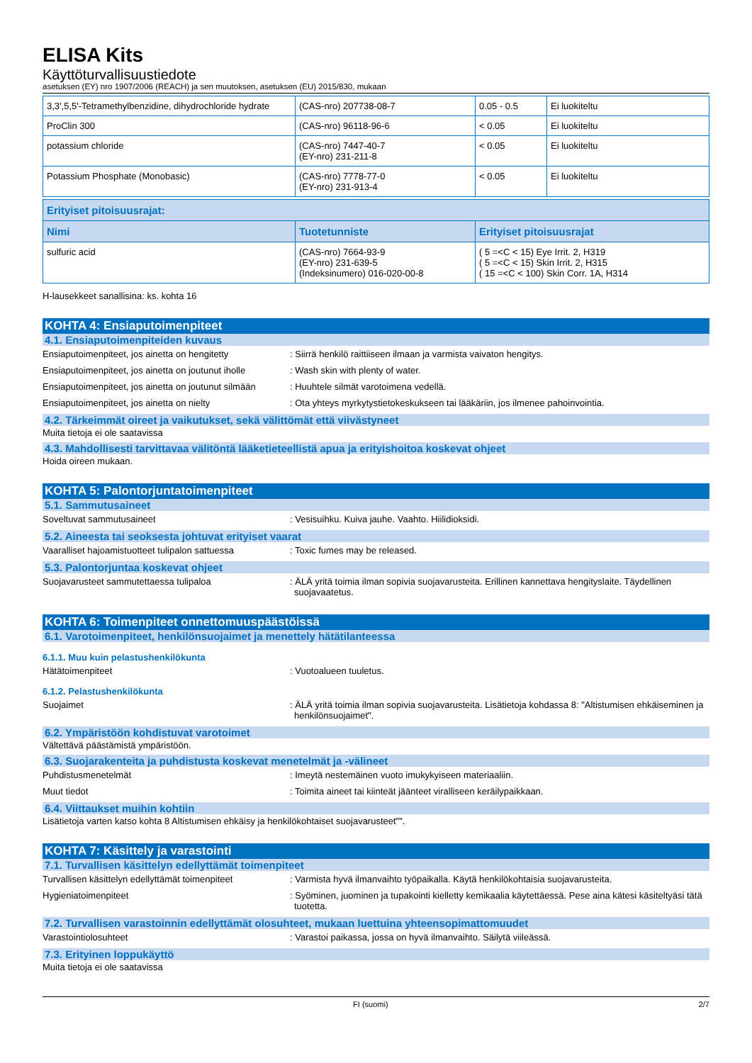ELISA Kits
Käyttöturvallisuustiedote
asetuksen (EY) nro 1907/2006 (REACH) ja sen muutoksen, asetuksen (EU) 2015/830, mukaan
| 3,3',5,5'-Tetramethylbenzidine, dihydrochloride hydrate | (CAS-nro) 207738-08-7 | 0.05 - 0.5 | Ei luokiteltu |
| ProClin 300 | (CAS-nro) 96118-96-6 | < 0.05 | Ei luokiteltu |
| potassium chloride | (CAS-nro) 7447-40-7 (EY-nro) 231-211-8 | < 0.05 | Ei luokiteltu |
| Potassium Phosphate (Monobasic) | (CAS-nro) 7778-77-0 (EY-nro) 231-913-4 | < 0.05 | Ei luokiteltu |
| Erityiset pitoisuusrajat: | | |
| --- | --- | --- |
| Nimi | Tuotetunniste | Erityiset pitoisuusrajat |
| sulfuric acid | (CAS-nro) 7664-93-9 (EY-nro) 231-639-5 (Indeksinumero) 016-020-00-8 | ( 5 =<C < 15) Eye Irrit. 2, H319 ( 5 =<C < 15) Skin Irrit. 2, H315 ( 15 =<C < 100) Skin Corr. 1A, H314 |
H-lausekkeet sanallisina: ks. kohta 16
KOHTA 4: Ensiaputoimenpiteet
4.1. Ensiaputoimenpiteiden kuvaus
Ensiaputoimenpiteet, jos ainetta on hengitetty
: Siirrä henkilö raittiiseen ilmaan ja varmista vaivaton hengitys.
Ensiaputoimenpiteet, jos ainetta on joutunut iholle
: Wash skin with plenty of water.
Ensiaputoimenpiteet, jos ainetta on joutunut silmään
: Huuhtele silmät varotoimena vedellä.
Ensiaputoimenpiteet, jos ainetta on nielty : Ota yhteys myrkytystietokeskukseen tai lääkäriin, jos ilmenee pahoinvointia.
4.2. Tärkeimmät oireet ja vaikutukset, sekä välittömät että viivästyneet
Muita tietoja ei ole saatavissa
4.3. Mahdollisesti tarvittavaa välitöntä lääketieteellistä apua ja erityishoitoa koskevat ohjeet
Hoida oireen mukaan.
KOHTA 5: Palontorjuntatoimenpiteet
5.1. Sammutusaineet
Soveltuvat sammutusaineet : Vesisuihku. Kuiva jauhe. Vaahto. Hiilidioksidi.
5.2. Aineesta tai seoksesta johtuvat erityiset vaarat
Vaaralliset hajoamistuotteet tulipalon sattuessa
: Toxic fumes may be released.
5.3. Palontorjuntaa koskevat ohjeet
Suojavarusteet sammutettaessa tulipaloa : ÄLÄ yritä toimia ilman sopivia suojavarusteita. Erillinen kannettava hengityslaite. Täydellinen suojavaatetus.
KOHTA 6: Toimenpiteet onnettomuuspäästöissä
6.1. Varotoimenpiteet, henkilönsuojaimet ja menettely hätätilanteessa
6.1.1. Muu kuin pelastushenkilökunta
Hätätoimenpiteet : Vuotoalueen tuuletus.
6.1.2. Pelastushenkilökunta
Suojaimet : ÄLÄ yritä toimia ilman sopivia suojavarusteita. Lisätietoja kohdassa 8: "Altistumisen ehkäiseminen ja henkilönsuojaimet".
6.2. Ympäristöön kohdistuvat varotoimet
Vältettävä päästämistä ympäristöön.
6.3. Suojarakenteita ja puhdistusta koskevat menetelmät ja -välineet
Puhdistusmenetelmät : Imeytä nestemäinen vuoto imukykyiseen materiaaliin.
Muut tiedot : Toimita aineet tai kiinteät jäänteet viralliseen keräilypaikkaan.
6.4. Viittaukset muihin kohtiin
Lisätietoja varten katso kohta 8 Altistumisen ehkäisy ja henkilökohtaiset suojavarusteet"".
KOHTA 7: Käsittely ja varastointi
7.1. Turvallisen käsittelyn edellyttämät toimenpiteet
Turvallisen käsittelyn edellyttämät toimenpiteet
: Varmista hyvä ilmanvaihto työpaikalla. Käytä henkilökohtaisia suojavarusteita.
Hygieniatoimenpiteet : Syöminen, juominen ja tupakointi kielletty kemikaalia käytettäessä. Pese aina kätesi käsiteltyäsi tätä tuotetta.
7.2. Turvallisen varastoinnin edellyttämät olosuhteet, mukaan luettuina yhteensopimattomuudet
Varastointiolosuhteet : Varastoi paikassa, jossa on hyvä ilmanvaihto. Säilytä viileässä.
7.3. Erityinen loppukäyttö
Muita tietoja ei ole saatavissa
FI (suomi) 2/7